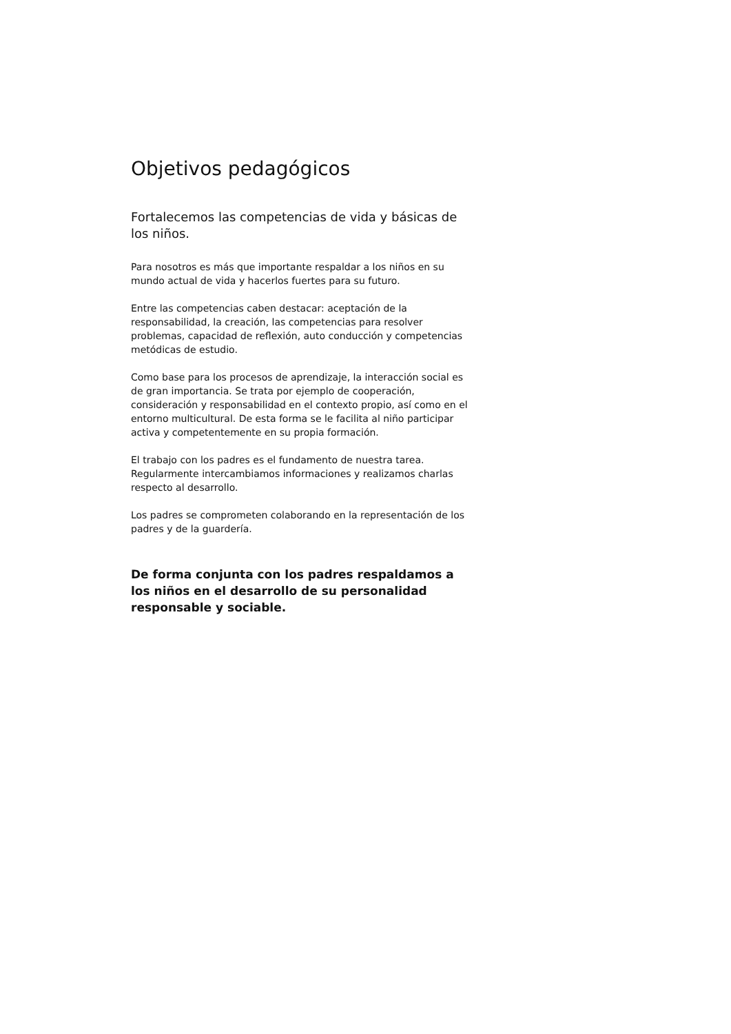Objetivos pedagógicos
Fortalecemos las competencias de vida y básicas de los niños.
Para nosotros es más que importante respaldar a los niños en su mundo actual de vida y hacerlos fuertes para su futuro.
Entre las competencias caben destacar: aceptación de la responsabilidad, la creación, las competencias para resolver problemas, capacidad de reflexión, auto conducción y competencias metódicas de estudio.
Como base para los procesos de aprendizaje, la interacción social es de gran importancia. Se trata por ejemplo de cooperación, consideración y responsabilidad en el contexto propio, así como en el entorno multicultural. De esta forma se le facilita al niño participar activa y competentemente en su propia formación.
El trabajo con los padres es el fundamento de nuestra tarea. Regularmente intercambiamos informaciones y realizamos charlas respecto al desarrollo.
Los padres se comprometen colaborando en la representación de los padres y de la guardería.
De forma conjunta con los padres respaldamos a los niños en el desarrollo de su personalidad responsable y sociable.